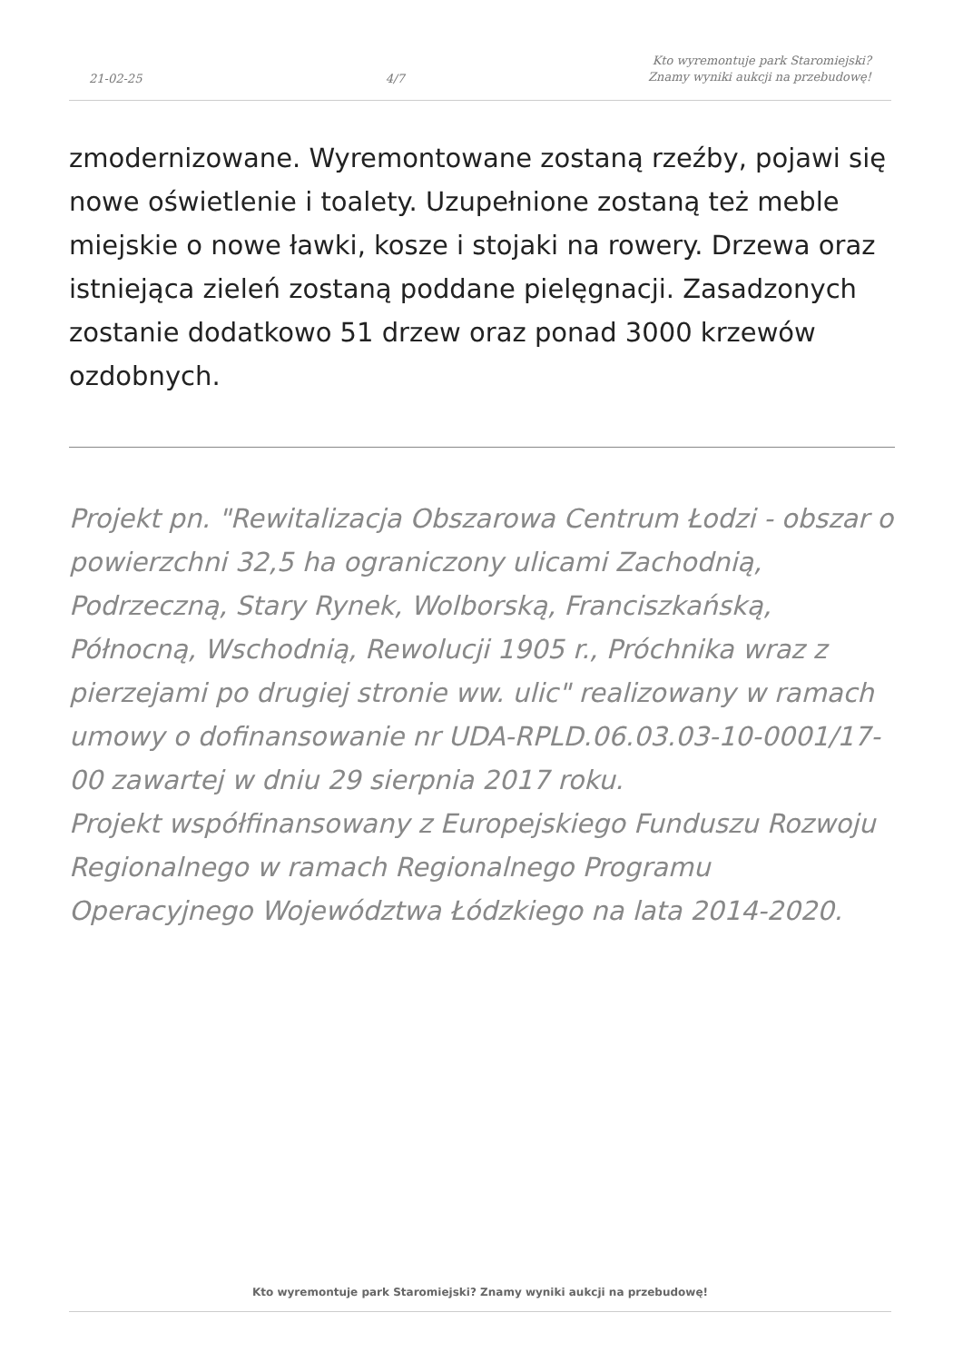21-02-25 4/7 Kto wyremontuje park Staromiejski?
Znamy wyniki aukcji na przebudowę!
zmodernizowane. Wyremontowane zostaną rzeźby, pojawi się nowe oświetlenie i toalety. Uzupełnione zostaną też meble miejskie o nowe ławki, kosze i stojaki na rowery. Drzewa oraz istniejąca zieleń zostaną poddane pielęgnacji. Zasadzonych zostanie dodatkowo 51 drzew oraz ponad 3000 krzewów ozdobnych.
Projekt pn. "Rewitalizacja Obszarowa Centrum Łodzi - obszar o powierzchni 32,5 ha ograniczony ulicami Zachodnią, Podrzeczną, Stary Rynek, Wolborską, Franciszkańską, Północną, Wschodnią, Rewolucji 1905 r., Próchnika wraz z pierzejami po drugiej stronie ww. ulic" realizowany w ramach umowy o dofinansowanie nr UDA-RPLD.06.03.03-10-0001/17-00 zawartej w dniu 29 sierpnia 2017 roku.
Projekt współfinansowany z Europejskiego Funduszu Rozwoju Regionalnego w ramach Regionalnego Programu Operacyjnego Województwa Łódzkiego na lata 2014-2020.
Kto wyremontuje park Staromiejski? Znamy wyniki aukcji na przebudowę!